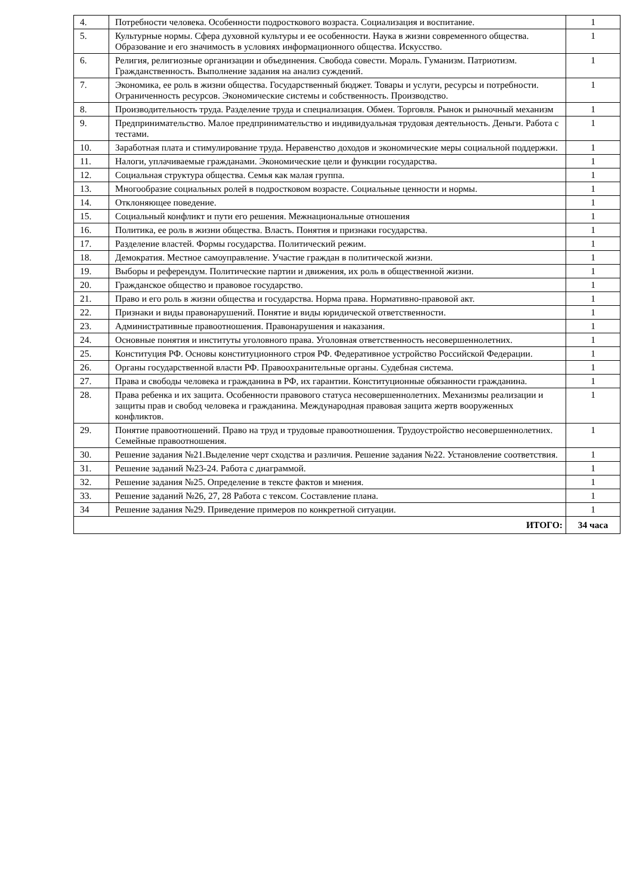| 4. | Потребности человека. Особенности подросткового возраста. Социализация и воспитание. | 1 |
| 5. | Культурные нормы. Сфера духовной культуры и ее особенности. Наука в жизни современного общества. Образование и его значимость в условиях информационного общества. Искусство. | 1 |
| 6. | Религия, религиозные организации и объединения. Свобода совести. Мораль. Гуманизм. Патриотизм. Гражданственность. Выполнение задания на анализ суждений. | 1 |
| 7. | Экономика, ее роль в жизни общества. Государственный бюджет. Товары и услуги, ресурсы и потребности. Ограниченность ресурсов. Экономические системы и собственность. Производство. | 1 |
| 8. | Производительность труда. Разделение труда и специализация. Обмен. Торговля. Рынок и рыночный механизм | 1 |
| 9. | Предпринимательство. Малое предпринимательство и индивидуальная трудовая деятельность. Деньги. Работа с тестами. | 1 |
| 10. | Заработная плата и стимулирование труда. Неравенство доходов и экономические меры социальной поддержки. | 1 |
| 11. | Налоги, уплачиваемые гражданами. Экономические цели и функции государства. | 1 |
| 12. | Социальная структура общества. Семья как малая группа. | 1 |
| 13. | Многообразие социальных ролей в подростковом возрасте. Социальные ценности и нормы. | 1 |
| 14. | Отклоняющее поведение. | 1 |
| 15. | Социальный конфликт и пути его решения. Межнациональные отношения | 1 |
| 16. | Политика, ее роль в жизни общества. Власть. Понятия и признаки государства. | 1 |
| 17. | Разделение властей. Формы государства. Политический режим. | 1 |
| 18. | Демократия. Местное самоуправление. Участие граждан в политической жизни. | 1 |
| 19. | Выборы и референдум. Политические партии и движения, их роль в общественной жизни. | 1 |
| 20. | Гражданское общество и правовое государство. | 1 |
| 21. | Право и его роль в жизни общества и государства. Норма права. Нормативно-правовой акт. | 1 |
| 22. | Признаки и виды правонарушений. Понятие и виды юридической ответственности. | 1 |
| 23. | Административные правоотношения. Правонарушения и наказания. | 1 |
| 24. | Основные понятия и институты уголовного права. Уголовная ответственность несовершеннолетних. | 1 |
| 25. | Конституция РФ. Основы конституционного строя РФ. Федеративное устройство Российской Федерации. | 1 |
| 26. | Органы государственной власти РФ. Правоохранительные органы. Судебная система. | 1 |
| 27. | Права и свободы человека и гражданина в РФ, их гарантии. Конституционные обязанности гражданина. | 1 |
| 28. | Права ребенка и их защита. Особенности правового статуса несовершеннолетних. Механизмы реализации и защиты прав и свобод человека и гражданина. Международная правовая защита жертв вооруженных конфликтов. | 1 |
| 29. | Понятие правоотношений. Право на труд и трудовые правоотношения. Трудоустройство несовершеннолетних. Семейные правоотношения. | 1 |
| 30. | Решение задания №21.Выделение черт сходства и различия. Решение задания №22. Установление соответствия. | 1 |
| 31. | Решение заданий №23-24. Работа с диаграммой. | 1 |
| 32. | Решение задания №25. Определение в тексте фактов и мнения. | 1 |
| 33. | Решение заданий №26, 27, 28 Работа с тексом. Составление плана. | 1 |
| 34 | Решение задания №29. Приведение примеров по конкретной ситуации. | 1 |
| ИТОГО: | | 34 часа |